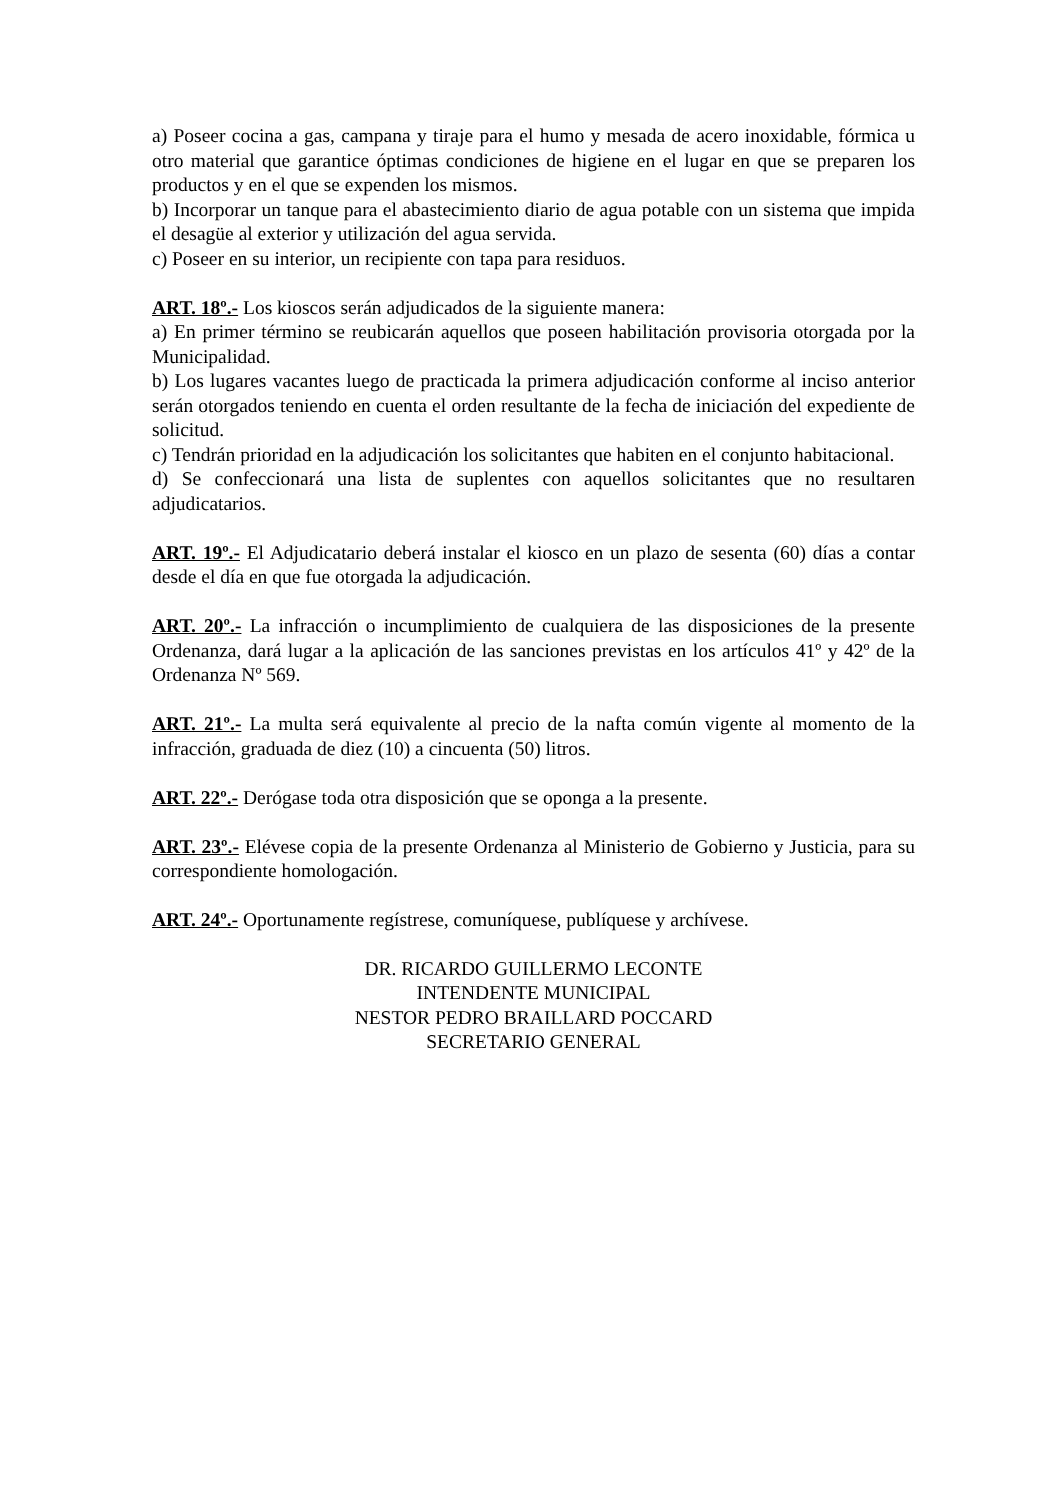a) Poseer cocina a gas, campana y tiraje para el humo y mesada de acero inoxidable, fórmica u otro material que garantice óptimas condiciones de higiene en el lugar en que se preparen los productos y en el que se expenden los mismos.
b) Incorporar un tanque para el abastecimiento diario de agua potable con un sistema que impida el desagüe al exterior y utilización del agua servida.
c) Poseer en su interior, un recipiente con tapa para residuos.
ART. 18º.- Los kioscos serán adjudicados de la siguiente manera:
a) En primer término se reubicarán aquellos que poseen habilitación provisoria otorgada por la Municipalidad.
b) Los lugares vacantes luego de practicada la primera adjudicación conforme al inciso anterior serán otorgados teniendo en cuenta el orden resultante de la fecha de iniciación del expediente de solicitud.
c) Tendrán prioridad en la adjudicación los solicitantes que habiten en el conjunto habitacional.
d) Se confeccionará una lista de suplentes con aquellos solicitantes que no resultaren adjudicatarios.
ART. 19º.- El Adjudicatario deberá instalar el kiosco en un plazo de sesenta (60) días a contar desde el día en que fue otorgada la adjudicación.
ART. 20º.- La infracción o incumplimiento de cualquiera de las disposiciones de la presente Ordenanza, dará lugar a la aplicación de las sanciones previstas en los artículos 41º y 42º de la Ordenanza Nº 569.
ART. 21º.- La multa será equivalente al precio de la nafta común vigente al momento de la infracción, graduada de diez (10) a cincuenta (50) litros.
ART. 22º.- Derógase toda otra disposición que se oponga a la presente.
ART. 23º.- Elévese copia de la presente Ordenanza al Ministerio de Gobierno y Justicia, para su correspondiente homologación.
ART. 24º.- Oportunamente regístrese, comuníquese, publíquese y archívese.
DR. RICARDO GUILLERMO LECONTE
INTENDENTE MUNICIPAL
NESTOR PEDRO BRAILLARD POCCARD
SECRETARIO GENERAL